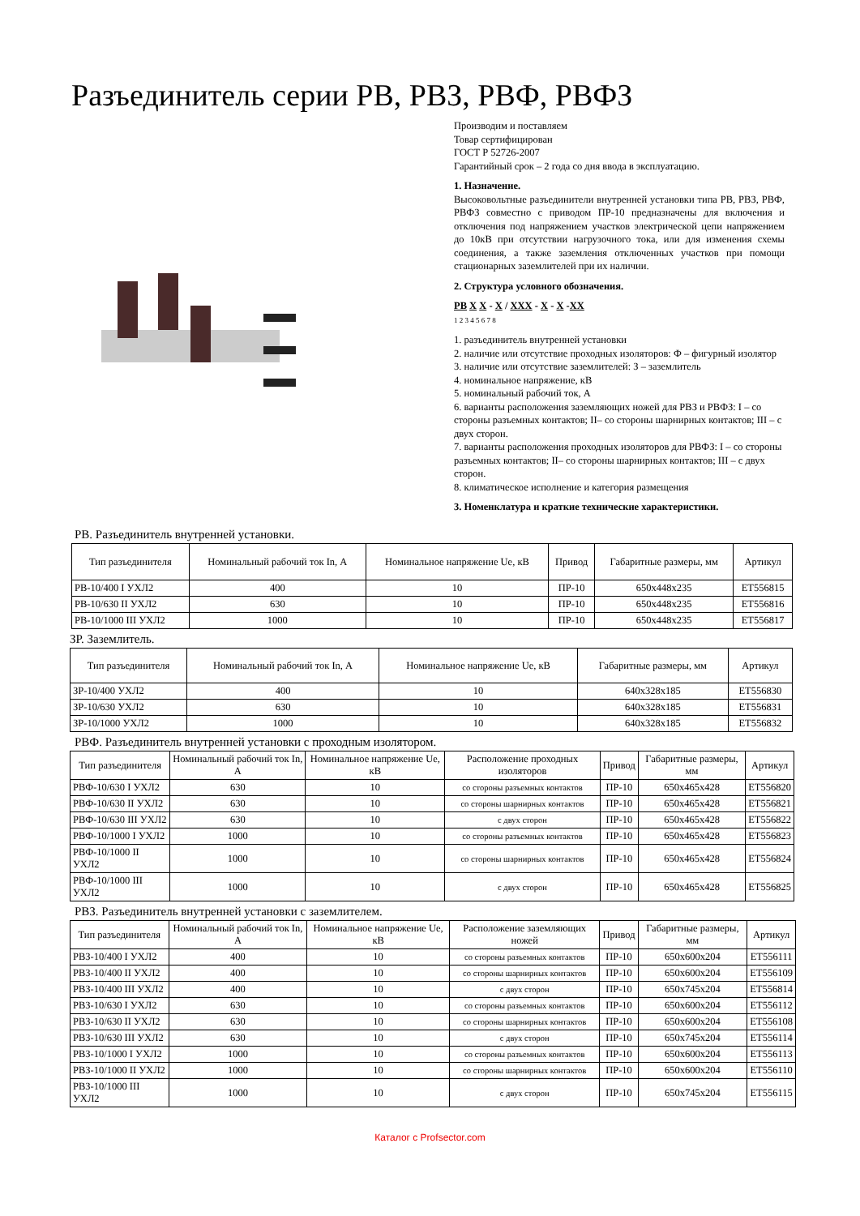Разъединитель серии РВ, РВЗ, РВФ, РВФЗ
Производим и поставляем
Товар сертифицирован
ГОСТ Р 52726-2007
Гарантийный срок – 2 года со дня ввода в эксплуатацию.
1. Назначение.
Высоковольтные разъединители внутренней установки типа РВ, РВЗ, РВФ, РВФЗ совместно с приводом ПР-10 предназначены для включения и отключения под напряжением участков электрической цепи напряжением до 10кВ при отсутствии нагрузочного тока, или для изменения схемы соединения, а также заземления отключенных участков при помощи стационарных заземлителей при их наличии.
2. Структура условного обозначения.
РВ Х Х - Х / ХХХ - Х - Х -ХХ
1 2 3 4 5 6 7 8
1. разъединитель внутренней установки
2. наличие или отсутствие проходных изоляторов: Ф – фигурный изолятор
3. наличие или отсутствие заземлителей: З – заземлитель
4. номинальное напряжение, кВ
5. номинальный рабочий ток, А
6. варианты расположения заземляющих ножей для РВЗ и РВФЗ: I – со стороны разъемных контактов; II– со стороны шарнирных контактов; III – с двух сторон.
7. варианты расположения проходных изоляторов для РВФЗ: I – со стороны разъемных контактов; II– со стороны шарнирных контактов; III – с двух сторон.
8. климатическое исполнение и категория размещения
3. Номенклатура и краткие технические характеристики.
РВ. Разъединитель внутренней установки.
| Тип разъединителя | Номинальный рабочий ток In, А | Номинальное напряжение Ue, кВ | Привод | Габаритные размеры, мм | Артикул |
| --- | --- | --- | --- | --- | --- |
| РВ-10/400 I УХЛ2 | 400 | 10 | ПР-10 | 650х448х235 | ЕТ556815 |
| РВ-10/630 II УХЛ2 | 630 | 10 | ПР-10 | 650х448х235 | ЕТ556816 |
| РВ-10/1000 III УХЛ2 | 1000 | 10 | ПР-10 | 650х448х235 | ЕТ556817 |
ЗР. Заземлитель.
| Тип разъединителя | Номинальный рабочий ток In, А | Номинальное напряжение Ue, кВ | Габаритные размеры, мм | Артикул |
| --- | --- | --- | --- | --- |
| ЗР-10/400 УХЛ2 | 400 | 10 | 640х328х185 | ЕТ556830 |
| ЗР-10/630 УХЛ2 | 630 | 10 | 640х328х185 | ЕТ556831 |
| ЗР-10/1000 УХЛ2 | 1000 | 10 | 640х328х185 | ЕТ556832 |
РВФ. Разъединитель внутренней установки с проходным изолятором.
| Тип разъединителя | Номинальный рабочий ток In, А | Номинальное напряжение Ue, кВ | Расположение проходных изоляторов | Привод | Габаритные размеры, мм | Артикул |
| --- | --- | --- | --- | --- | --- | --- |
| РВФ-10/630 I УХЛ2 | 630 | 10 | со стороны разъемных контактов | ПР-10 | 650х465х428 | ЕТ556820 |
| РВФ-10/630 II УХЛ2 | 630 | 10 | со стороны шарнирных контактов | ПР-10 | 650х465х428 | ЕТ556821 |
| РВФ-10/630 III УХЛ2 | 630 | 10 | с двух сторон | ПР-10 | 650х465х428 | ЕТ556822 |
| РВФ-10/1000 I УХЛ2 | 1000 | 10 | со стороны разъемных контактов | ПР-10 | 650х465х428 | ЕТ556823 |
| РВФ-10/1000 II УХЛ2 | 1000 | 10 | со стороны шарнирных контактов | ПР-10 | 650х465х428 | ЕТ556824 |
| РВФ-10/1000 III УХЛ2 | 1000 | 10 | с двух сторон | ПР-10 | 650х465х428 | ЕТ556825 |
РВЗ. Разъединитель внутренней установки с заземлителем.
| Тип разъединителя | Номинальный рабочий ток In, А | Номинальное напряжение Ue, кВ | Расположение заземляющих ножей | Привод | Габаритные размеры, мм | Артикул |
| --- | --- | --- | --- | --- | --- | --- |
| РВЗ-10/400 I УХЛ2 | 400 | 10 | со стороны разъемных контактов | ПР-10 | 650х600х204 | ЕТ556111 |
| РВЗ-10/400 II УХЛ2 | 400 | 10 | со стороны шарнирных контактов | ПР-10 | 650х600х204 | ЕТ556109 |
| РВЗ-10/400 III УХЛ2 | 400 | 10 | с двух сторон | ПР-10 | 650х745х204 | ЕТ556814 |
| РВЗ-10/630 I УХЛ2 | 630 | 10 | со стороны разъемных контактов | ПР-10 | 650х600х204 | ЕТ556112 |
| РВЗ-10/630 II УХЛ2 | 630 | 10 | со стороны шарнирных контактов | ПР-10 | 650х600х204 | ЕТ556108 |
| РВЗ-10/630 III УХЛ2 | 630 | 10 | с двух сторон | ПР-10 | 650х745х204 | ЕТ556114 |
| РВЗ-10/1000 I УХЛ2 | 1000 | 10 | со стороны разъемных контактов | ПР-10 | 650х600х204 | ЕТ556113 |
| РВЗ-10/1000 II УХЛ2 | 1000 | 10 | со стороны шарнирных контактов | ПР-10 | 650х600х204 | ЕТ556110 |
| РВЗ-10/1000 III УХЛ2 | 1000 | 10 | с двух сторон | ПР-10 | 650х745х204 | ЕТ556115 |
Каталог с Profsector.com